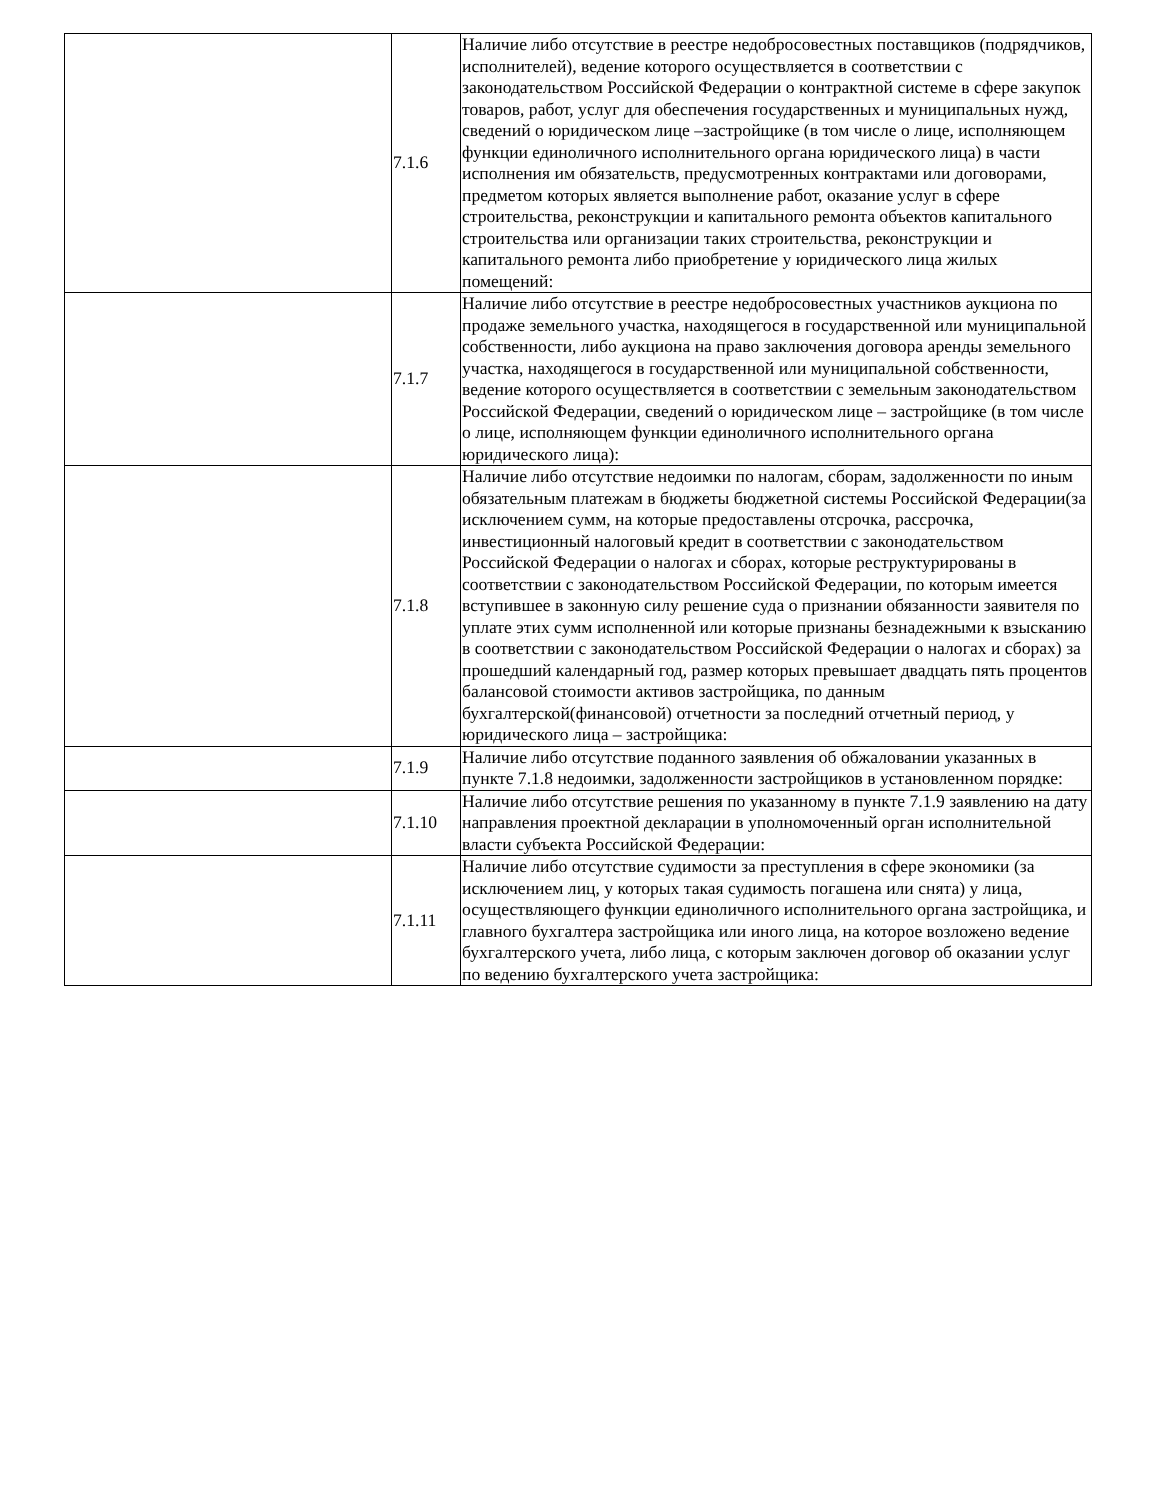| | 7.1.6 | Наличие либо отсутствие в реестре недобросовестных поставщиков (подрядчиков, исполнителей), ведение которого осуществляется в соответствии с законодательством Российской Федерации о контрактной системе в сфере закупок товаров, работ, услуг для обеспечения государственных и муниципальных нужд, сведений о юридическом лице –застройщике (в том числе о лице, исполняющем функции единоличного исполнительного органа юридического лица) в части исполнения им обязательств, предусмотренных контрактами или договорами, предметом которых является выполнение работ, оказание услуг в сфере строительства, реконструкции и капитального ремонта объектов капитального строительства или организации таких строительства, реконструкции и капитального ремонта либо приобретение у юридического лица жилых помещений: |
| | 7.1.7 | Наличие либо отсутствие в реестре недобросовестных участников аукциона по продаже земельного участка, находящегося в государственной или муниципальной собственности, либо аукциона на право заключения договора аренды земельного участка, находящегося в государственной или муниципальной собственности, ведение которого осуществляется в соответствии с земельным законодательством Российской Федерации, сведений о юридическом лице – застройщике (в том числе о лице, исполняющем функции единоличного исполнительного органа юридического лица): |
| | 7.1.8 | Наличие либо отсутствие недоимки по налогам, сборам, задолженности по иным обязательным платежам в бюджеты бюджетной системы Российской Федерации(за исключением сумм, на которые предоставлены отсрочка, рассрочка, инвестиционный налоговый кредит в соответствии с законодательством Российской Федерации о налогах и сборах, которые реструктурированы в соответствии с законодательством Российской Федерации, по которым имеется вступившее в законную силу решение суда о признании обязанности заявителя по уплате этих сумм исполненной или которые признаны безнадежными к взысканию в соответствии с законодательством Российской Федерации о налогах и сборах) за прошедший календарный год, размер которых превышает двадцать пять процентов балансовой стоимости активов застройщика, по данным бухгалтерской(финансовой) отчетности за последний отчетный период, у юридического лица – застройщика: |
| | 7.1.9 | Наличие либо отсутствие поданного заявления об обжаловании указанных в пункте 7.1.8 недоимки, задолженности застройщиков в установленном порядке: |
| | 7.1.10 | Наличие либо отсутствие решения по указанному в пункте 7.1.9 заявлению на дату направления проектной декларации в уполномоченный орган исполнительной власти субъекта Российской Федерации: |
| | 7.1.11 | Наличие либо отсутствие судимости за преступления в сфере экономики (за исключением лиц, у которых такая судимость погашена или снята) у лица, осуществляющего функции единоличного исполнительного органа застройщика, и главного бухгалтера застройщика или иного лица, на которое возложено ведение бухгалтерского учета, либо лица, с которым заключен договор об оказании услуг по ведению бухгалтерского учета застройщика: |